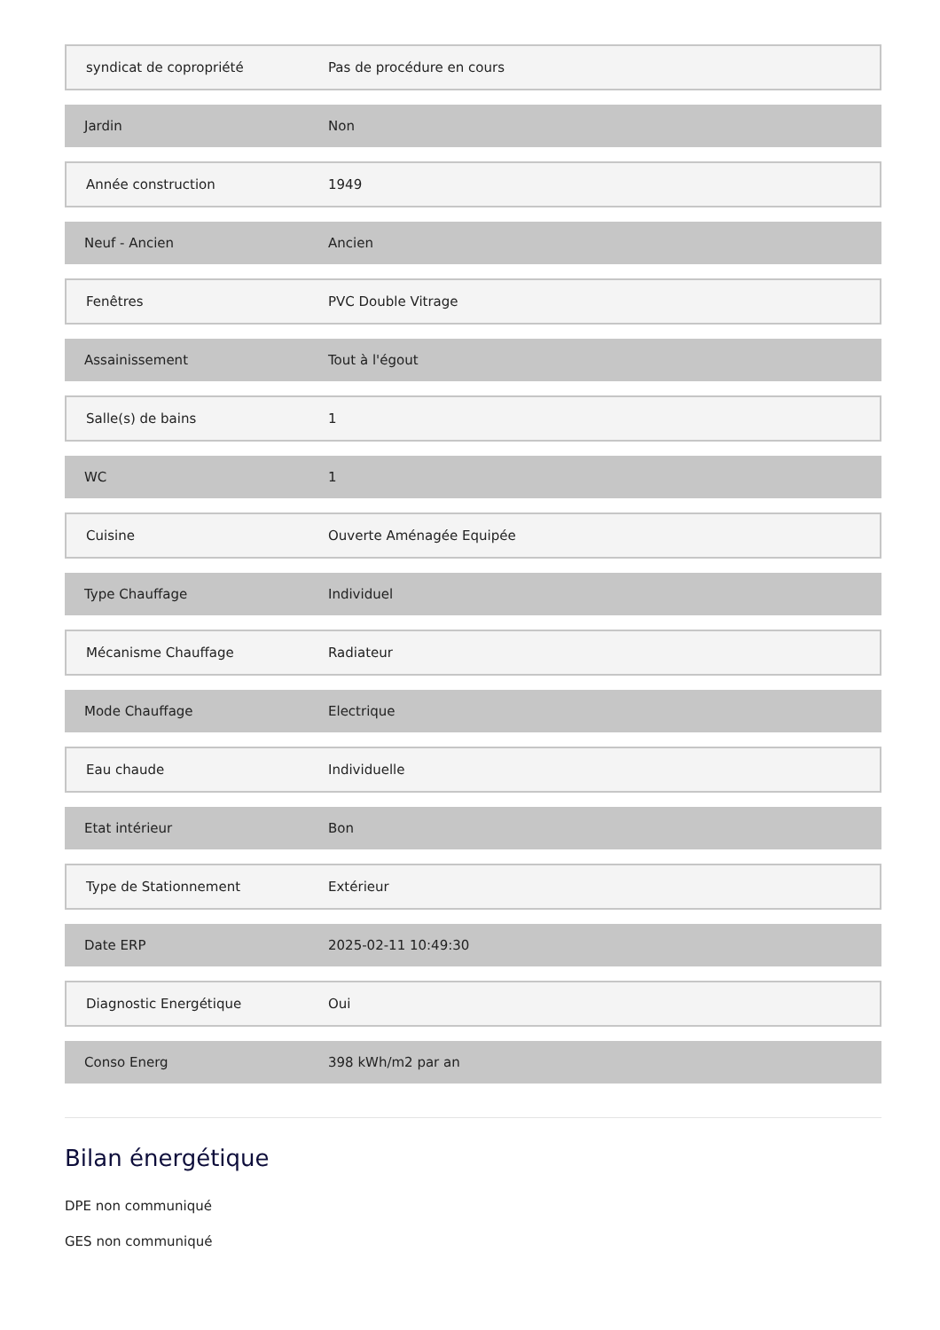| syndicat de copropriété | Pas de procédure en cours |
| Jardin | Non |
| Année construction | 1949 |
| Neuf - Ancien | Ancien |
| Fenêtres | PVC Double Vitrage |
| Assainissement | Tout à l'égout |
| Salle(s) de bains | 1 |
| WC | 1 |
| Cuisine | Ouverte Aménagée Equipée |
| Type Chauffage | Individuel |
| Mécanisme Chauffage | Radiateur |
| Mode Chauffage | Electrique |
| Eau chaude | Individuelle |
| Etat intérieur | Bon |
| Type de Stationnement | Extérieur |
| Date ERP | 2025-02-11 10:49:30 |
| Diagnostic Energétique | Oui |
| Conso Energ | 398 kWh/m2 par an |
Bilan énergétique
DPE non communiqué
GES non communiqué